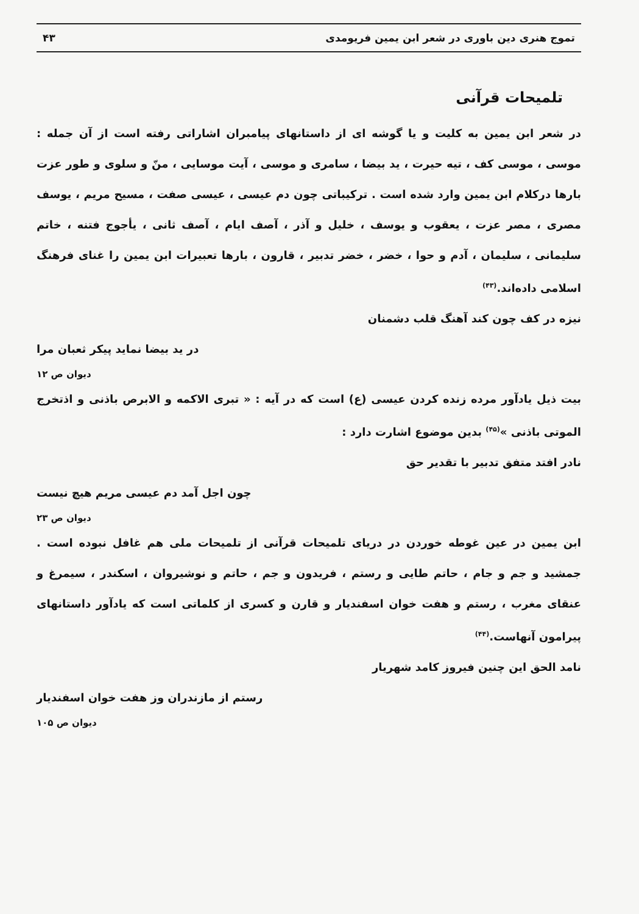تموج هنری دین باوری در شعر ابن یمین فریومدی ۴۳
تلمیحات قرآنی
در شعر ابن یمین به کلیت و یا گوشه ای از داستانهای پیامبران اشاراتی رفته است از آن جمله : موسی ، موسی کف ، تیه حیرت ، ید بیضا ، سامری و موسی ، آیت موسایی ، منّ و سلوی و طور عزت بارها درکلام ابن یمین وارد شده است . ترکیباتی چون دم عیسی ، عیسی صفت ، مسیح مریم ، یوسف مصری ، مصر عزت ، یعقوب و یوسف ، خلیل و آذر ، آصف ایام ، آصف ثانی ، یأجوج فتنه ، خاتم سلیمانی ، سلیمان ، آدم و حوا ، خضر ، خضر تدبیر ، قارون ، بارها تعبیرات ابن یمین را غنای فرهنگ اسلامی داده‌اند.<sup>(۴۳)</sup>
نیزه در کف چون کند آهنگ قلب دشمنان
در ید بیضا نماید پیکر ثعبان مرا
دیوان ص ۱۲
بیت ذیل یادآور مرده زنده کردن عیسی (ع) است که در آیه : « تبری الاکمه و الابرص باذنی و اذتخرج الموتی باذنی »<sup>(۴۵)</sup> بدین موضوع اشارت دارد :
نادر افتد متفق تدبیر با تقدیر حق
چون اجل آمد دم عیسی مریم هیچ نیست
دیوان ص ۲۳
ابن یمین در عین غوطه خوردن در دریای تلمیحات قرآنی از تلمیحات ملی هم غافل نبوده است . جمشید و جم و جام ، حاتم طایی و رستم ، فریدون و جم ، حاتم و نوشیروان ، اسکندر ، سیمرغ و عنقای مغرب ، رستم و هفت خوان اسفندیار و قارن و کسری از کلماتی است که یادآور داستانهای پیرامون آنهاست.<sup>(۴۴)</sup>
نامد الحق این چنین فیروز کامد شهریار
رستم از مازندران وز هفت خوان اسفندیار
دیوان ص ۱۰۵